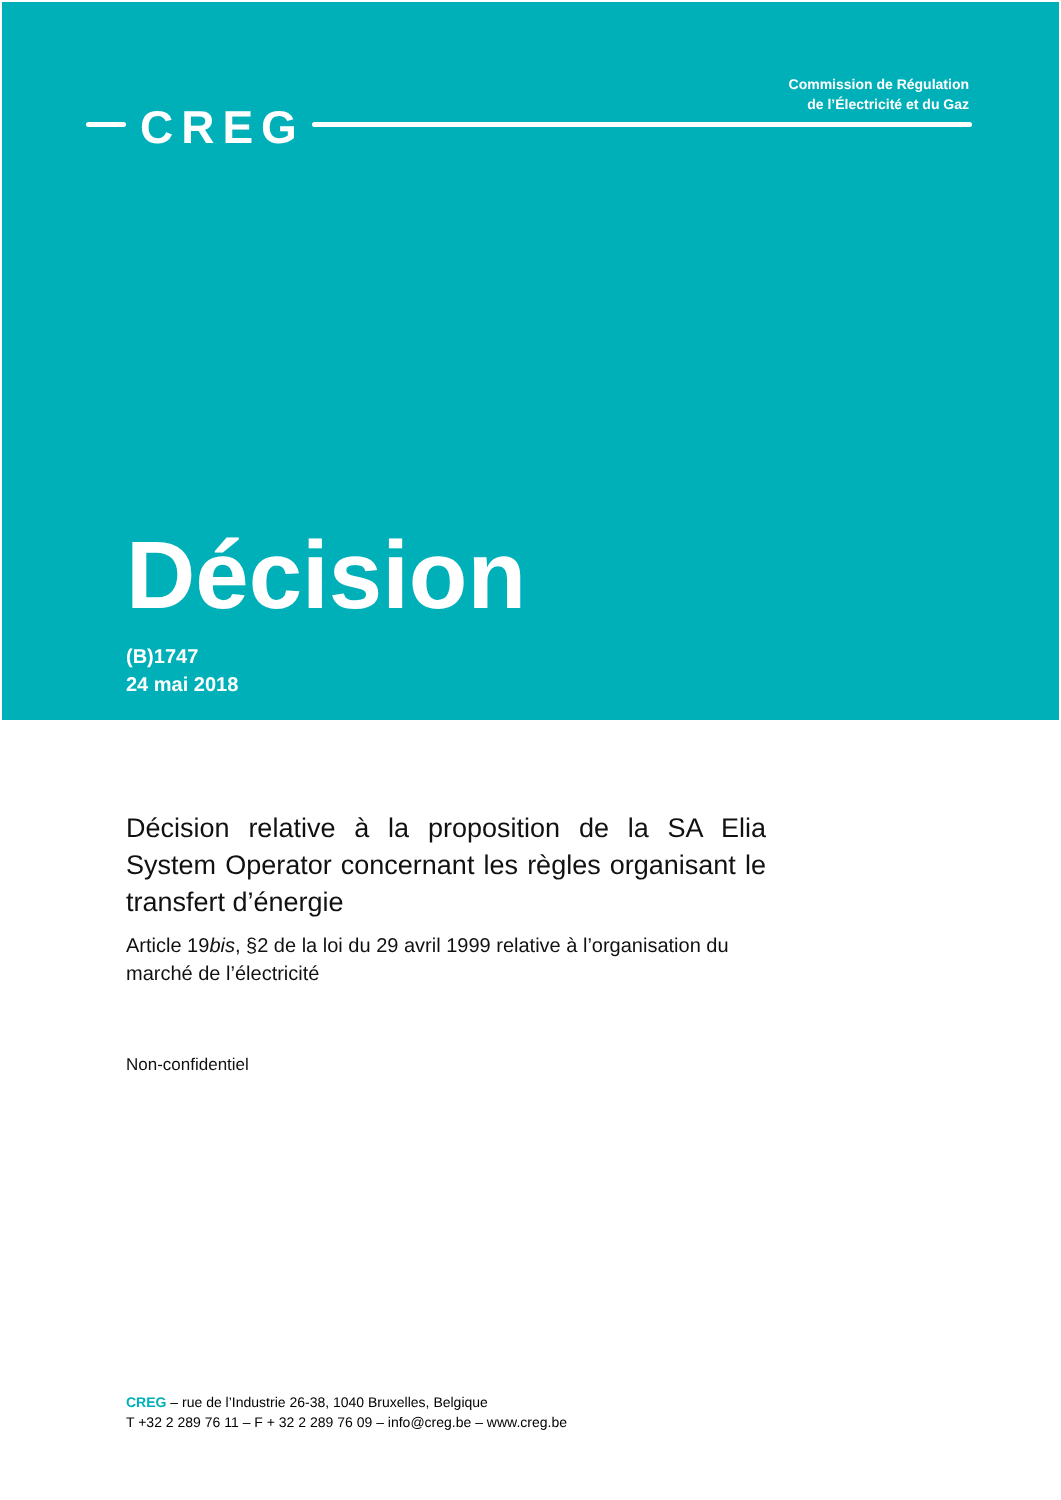Commission de Régulation
de l’Électricité et du Gaz
CREG
Décision
(B)1747
24 mai 2018
Décision relative à la proposition de la SA Elia System Operator concernant les règles organisant le transfert d’énergie
Article 19bis, §2 de la loi du 29 avril 1999 relative à l’organisation du marché de l’électricité
Non-confidentiel
CREG – rue de l’Industrie 26-38, 1040 Bruxelles, Belgique
T +32 2 289 76 11 – F + 32 2 289 76 09 – info@creg.be – www.creg.be